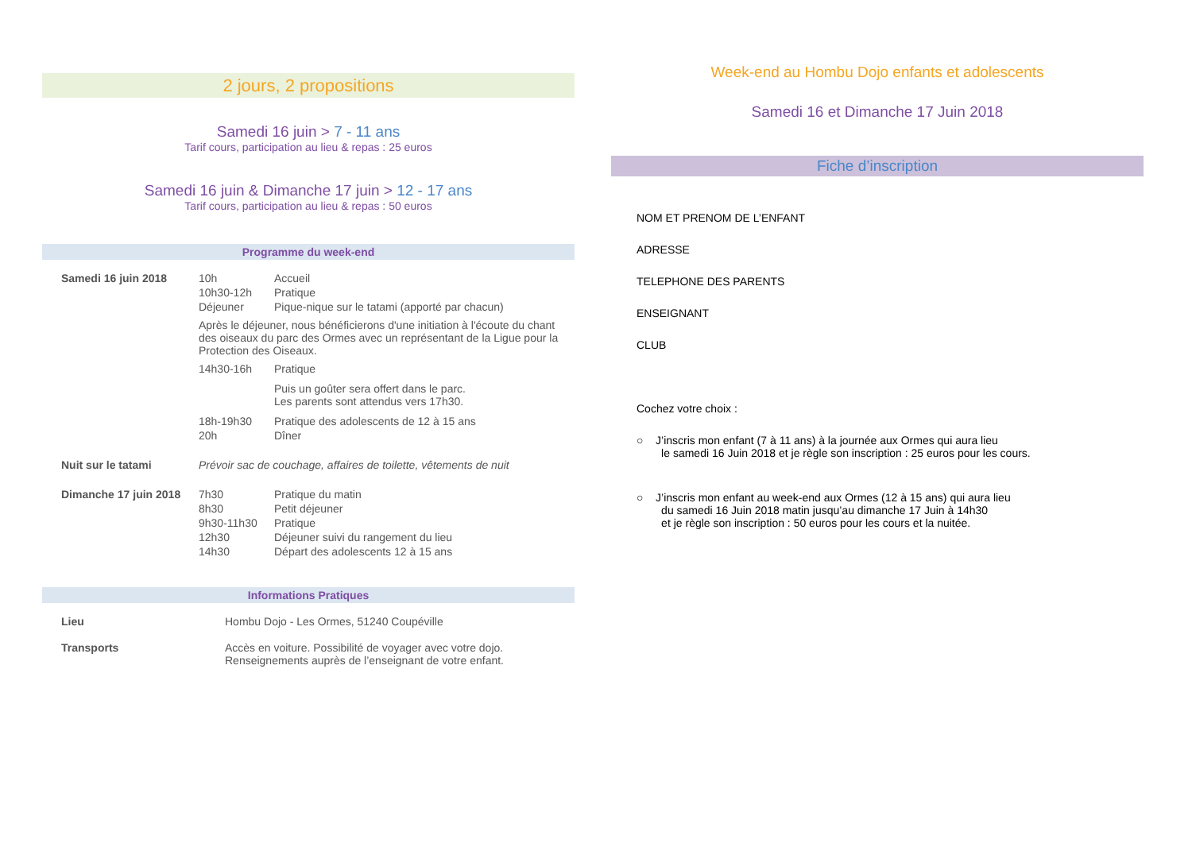2 jours, 2 propositions
Samedi 16 juin > 7 - 11 ans
Tarif cours, participation au lieu & repas : 25 euros
Samedi 16 juin & Dimanche 17 juin > 12 - 17 ans
Tarif cours, participation au lieu & repas : 50 euros
Programme du week-end
| Samedi 16 juin 2018 | 10h | Accueil |
| | 10h30-12h | Pratique |
| | Déjeuner | Pique-nique sur le tatami (apporté par chacun) |
| | Après le déjeuner, nous bénéficierons d'une initiation à l'écoute du chant des oiseaux du parc des Ormes avec un représentant de la Ligue pour la Protection des Oiseaux. | |
| | 14h30-16h | Pratique |
| | | Puis un goûter sera offert dans le parc. Les parents sont attendus vers 17h30. |
| | 18h-19h30 | Pratique des adolescents de 12 à 15 ans |
| | 20h | Dîner |
| Nuit sur le tatami | Prévoir sac de couchage, affaires de toilette, vêtements de nuit | |
| Dimanche 17 juin 2018 | 7h30 | Pratique du matin |
| | 8h30 | Petit déjeuner |
| | 9h30-11h30 | Pratique |
| | 12h30 | Déjeuner suivi du rangement du lieu |
| | 14h30 | Départ des adolescents 12 à 15 ans |
Informations Pratiques
| Lieu | Hombu Dojo - Les Ormes, 51240 Coupéville |
| Transports | Accès en voiture. Possibilité de voyager avec votre dojo. Renseignements auprès de l’enseignant de votre enfant. |
Week-end au Hombu Dojo enfants et adolescents
Samedi 16 et Dimanche 17 Juin 2018
Fiche d’inscription
NOM ET PRENOM DE L’ENFANT
ADRESSE
TELEPHONE DES PARENTS
ENSEIGNANT
CLUB
Cochez votre choix :
○ J’inscris mon enfant (7 à 11 ans) à la journée aux Ormes qui aura lieu
le samedi 16 Juin 2018 et je règle son inscription : 25 euros pour les cours.
○ J’inscris mon enfant au week-end aux Ormes (12 à 15 ans) qui aura lieu
du samedi 16 Juin 2018 matin jusqu’au dimanche 17 Juin à 14h30
et je règle son inscription : 50 euros pour les cours et la nuitée.